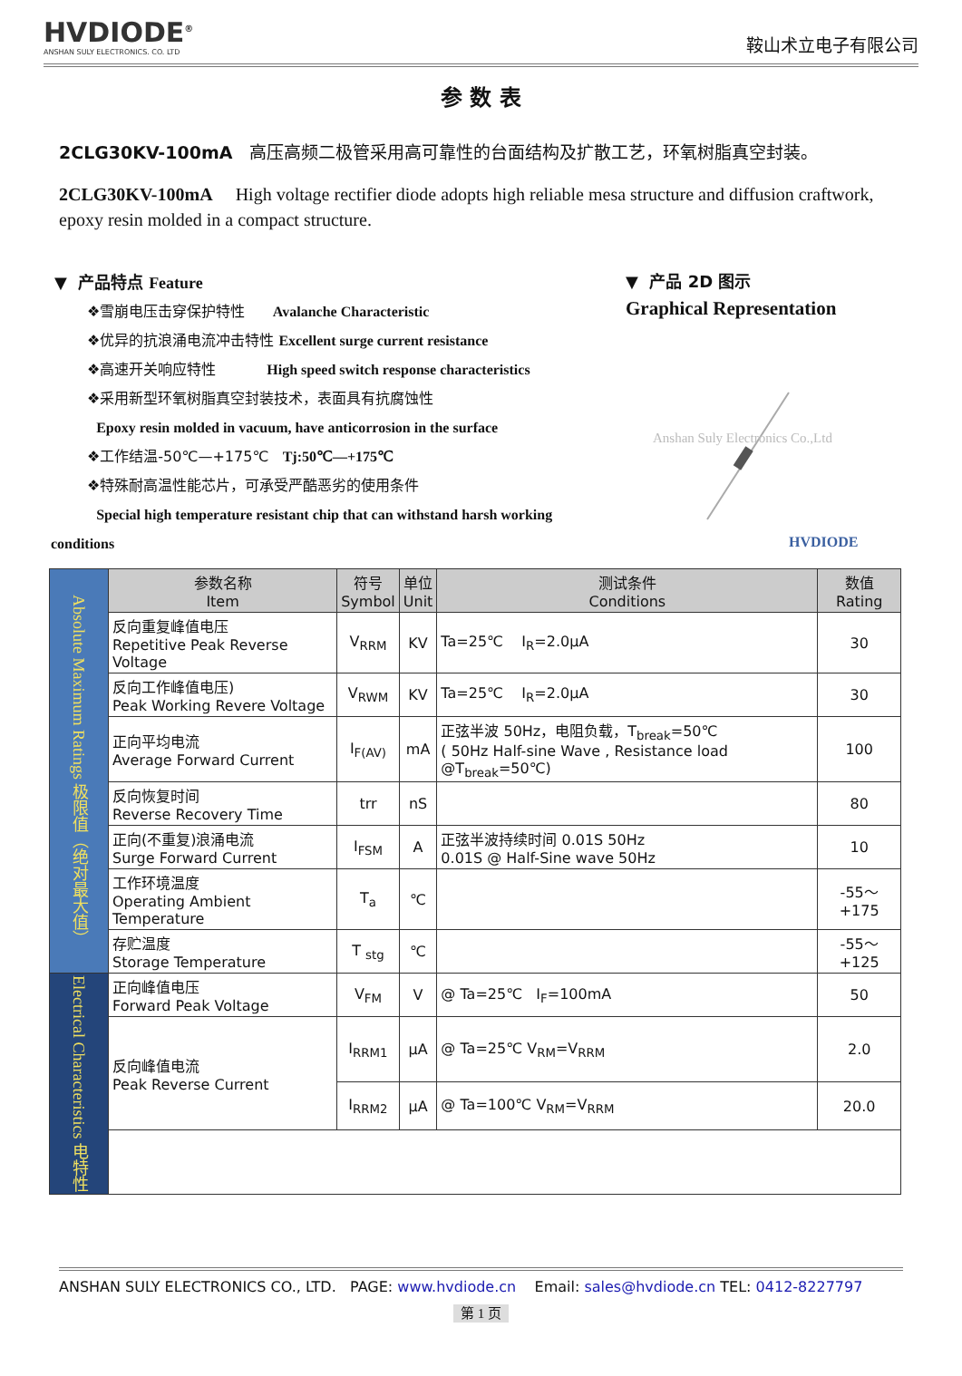HVDIODE<sup>®</sup>
ANSHAN SULY ELECTRONICS. CO. LTD
鞍山术立电子有限公司
参 数 表
2CLG30KV-100mA 高压高频二极管采用高可靠性的台面结构及扩散工艺，环氧树脂真空封装。
2CLG30KV-100mA High voltage rectifier diode adopts high reliable mesa structure and diffusion craftwork, epoxy resin molded in a compact structure.
▼ 产品特点 Feature
❖雪崩电压击穿保护特性 Avalanche Characteristic
❖优异的抗浪涌电流冲击特性 Excellent surge current resistance
❖高速开关响应特性 High speed switch response characteristics
❖采用新型环氧树脂真空封装技术，表面具有抗腐蚀性
Epoxy resin molded in vacuum, have anticorrosion in the surface
❖工作结温-50℃—+175℃ Tj:50℃—+175℃
❖特殊耐高温性能芯片，可承受严酷恶劣的使用条件
Special high temperature resistant chip that can withstand harsh working
conditions
▼ 产品 2D 图示
Graphical Representation
Anshan Suly Electronics Co.,Ltd
HVDIODE
| Absolute Maximum Ratings 极限值（绝对最大值） | 参数名称 Item | 符号 Symbol | 单位 Unit | 测试条件 Conditions | 数值 Rating |
| | 反向重复峰值电压 Repetitive Peak Reverse Voltage | V<sub>RRM</sub> | KV | Ta=25℃ I<sub>R</sub>=2.0μA | 30 |
| | 反向工作峰值电压) Peak Working Revere Voltage | V<sub>RWM</sub> | KV | Ta=25℃ I<sub>R</sub>=2.0μA | 30 |
| | 正向平均电流 Average Forward Current | I<sub>F(AV)</sub> | mA | 正弦半波 50Hz，电阻负载，T<sub>break</sub>=50℃ ( 50Hz Half-sine Wave , Resistance load @T<sub>break</sub>=50℃) | 100 |
| | 反向恢复时间 Reverse Recovery Time | trr | nS | | 80 |
| | 正向(不重复)浪涌电流 Surge Forward Current | I<sub>FSM</sub> | A | 正弦半波持续时间 0.01S 50Hz 0.01S @ Half-Sine wave 50Hz | 10 |
| | 工作环境温度 Operating Ambient Temperature | T<sub>a</sub> | ℃ | | -55～+175 |
| | 存贮温度 Storage Temperature | T <sub>stg</sub> | ℃ | | -55～+125 |
| Electrical Characteristics 电特性 | 正向峰值电压 Forward Peak Voltage | V<sub>FM</sub> | V | @ Ta=25℃ I<sub>F</sub>=100mA | 50 |
| | 反向峰值电流 Peak Reverse Current | I<sub>RRM1</sub> | μA | @ Ta=25℃ V<sub>RM</sub>=V<sub>RRM</sub> | 2.0 |
| | | I<sub>RRM2</sub> | μA | @ Ta=100℃ V<sub>RM</sub>=V<sub>RRM</sub> | 20.0 |
ANSHAN SULY ELECTRONICS CO., LTD. PAGE: www.hvdiode.cn Email: sales@hvdiode.cn TEL: 0412-8227797
第 1 页